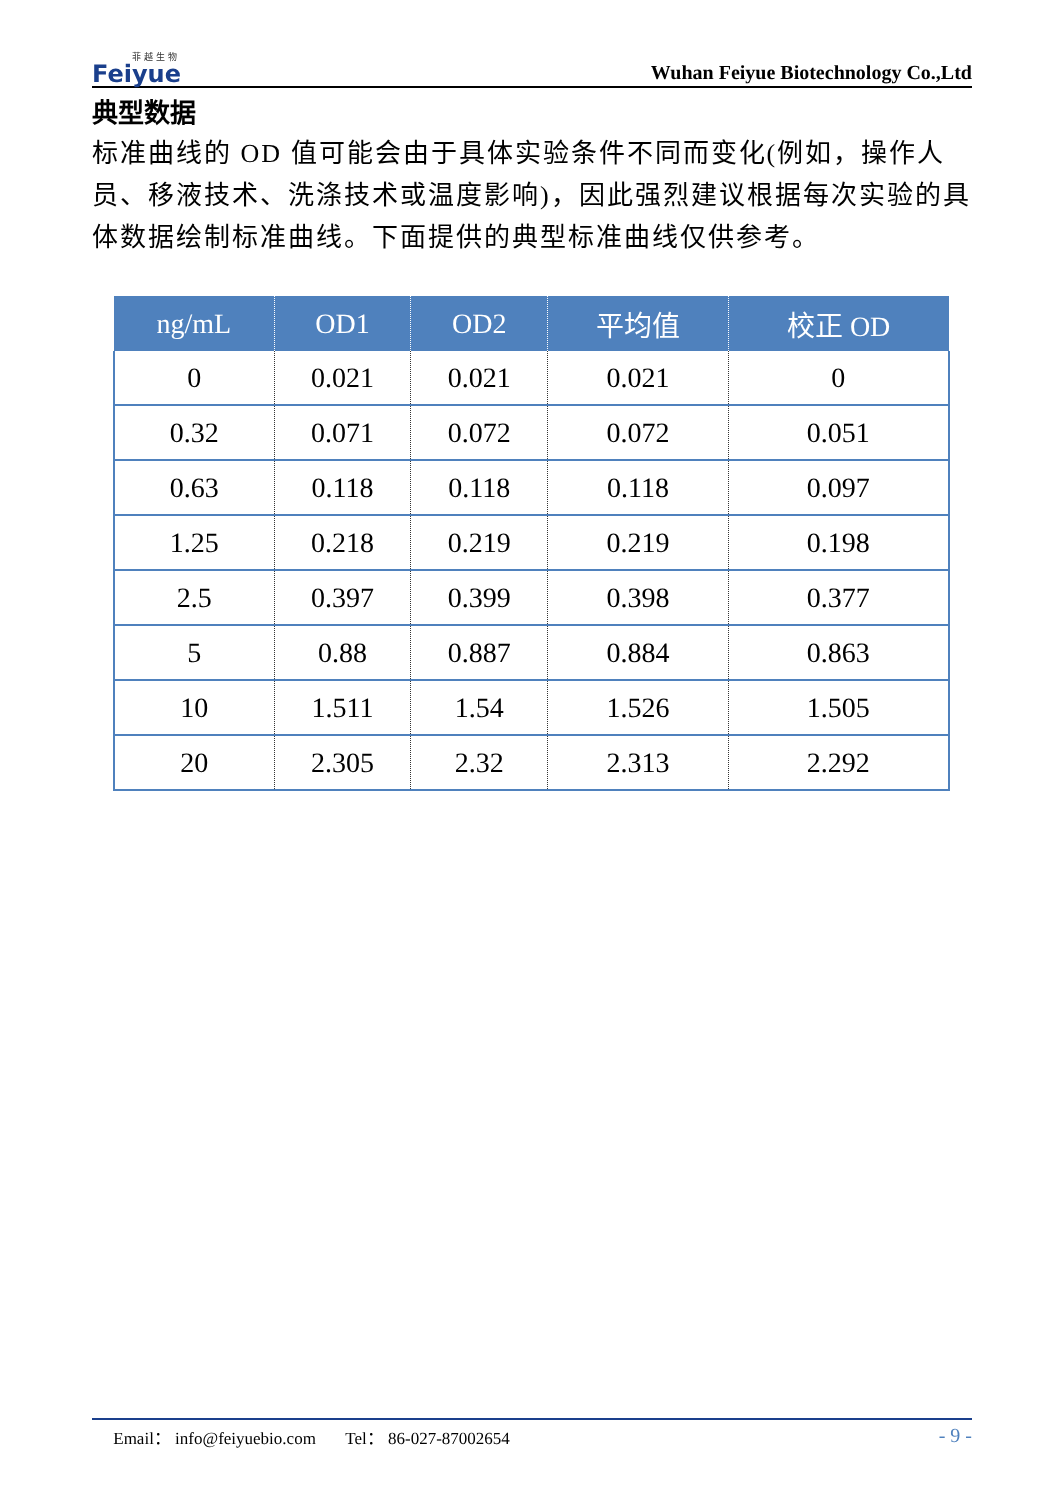菲 越 生 物
Feiyue
Wuhan Feiyue Biotechnology Co.,Ltd
典型数据
标准曲线的 OD 值可能会由于具体实验条件不同而变化(例如，操作人员、移液技术、洗涤技术或温度影响)，因此强烈建议根据每次实验的具体数据绘制标准曲线。下面提供的典型标准曲线仅供参考。
| ng/mL | OD1 | OD2 | 平均值 | 校正 OD |
| --- | --- | --- | --- | --- |
| 0 | 0.021 | 0.021 | 0.021 | 0 |
| 0.32 | 0.071 | 0.072 | 0.072 | 0.051 |
| 0.63 | 0.118 | 0.118 | 0.118 | 0.097 |
| 1.25 | 0.218 | 0.219 | 0.219 | 0.198 |
| 2.5 | 0.397 | 0.399 | 0.398 | 0.377 |
| 5 | 0.88 | 0.887 | 0.884 | 0.863 |
| 10 | 1.511 | 1.54 | 1.526 | 1.505 |
| 20 | 2.305 | 2.32 | 2.313 | 2.292 |
Email： info@feiyuebio.com Tel： 86-027-87002654 - 9 -